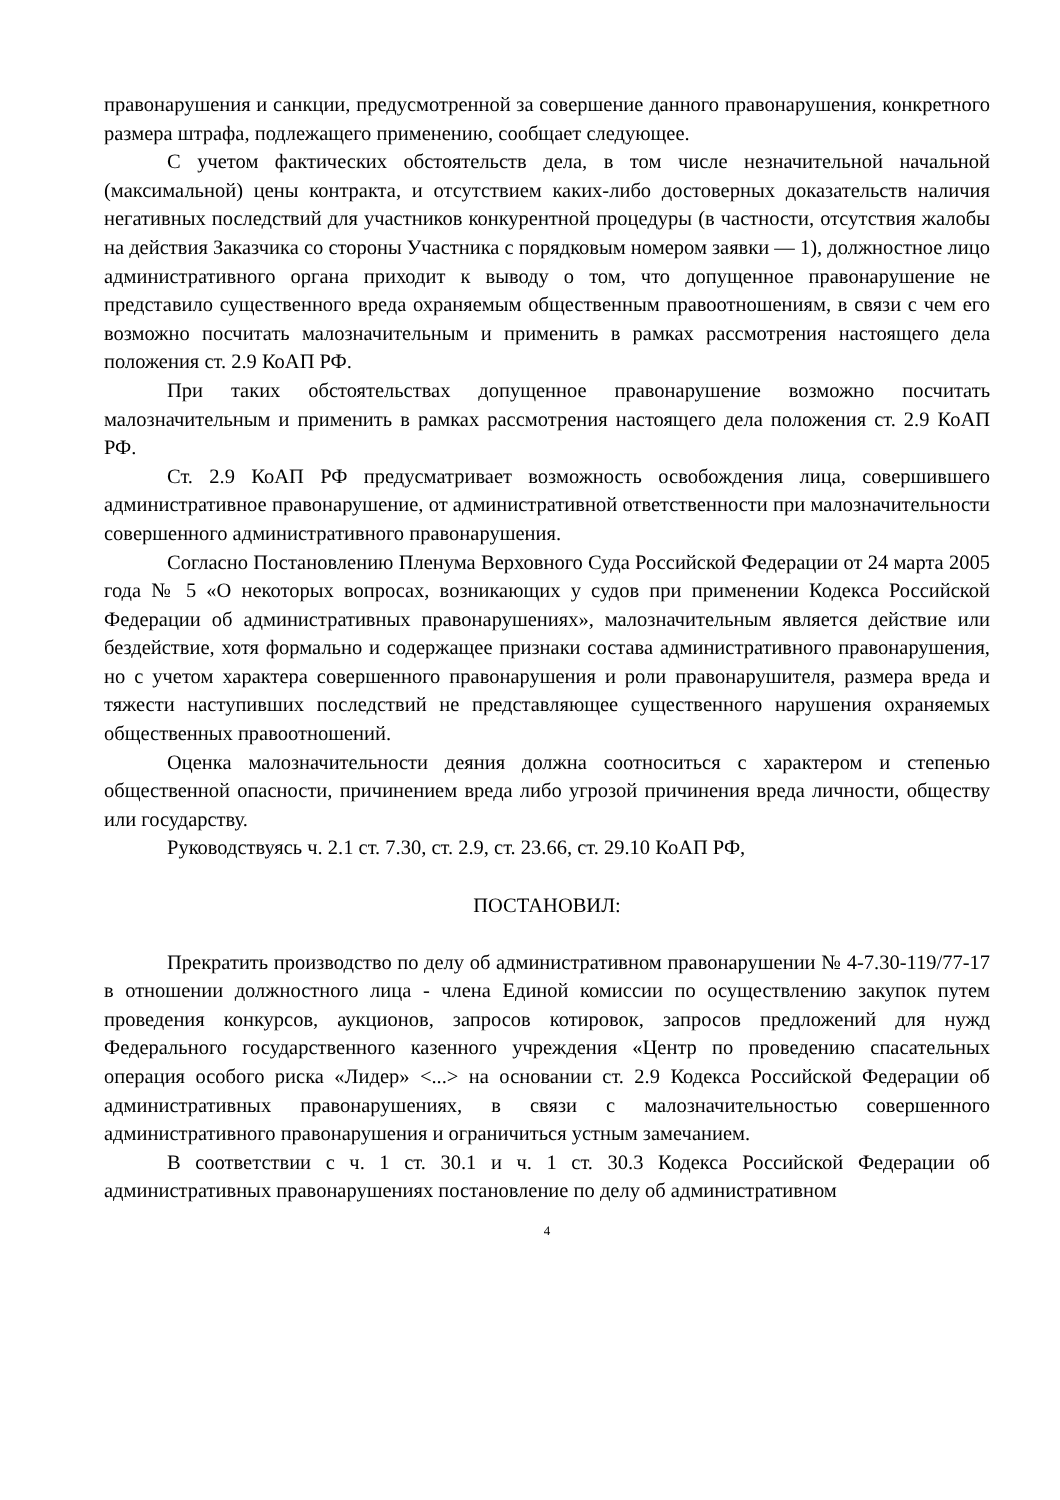правонарушения и санкции, предусмотренной за совершение данного правонарушения, конкретного размера штрафа, подлежащего применению, сообщает следующее.
С учетом фактических обстоятельств дела, в том числе незначительной начальной (максимальной) цены контракта, и отсутствием каких-либо достоверных доказательств наличия негативных последствий для участников конкурентной процедуры (в частности, отсутствия жалобы на действия Заказчика со стороны Участника с порядковым номером заявки — 1), должностное лицо административного органа приходит к выводу о том, что допущенное правонарушение не представило существенного вреда охраняемым общественным правоотношениям, в связи с чем его возможно посчитать малозначительным и применить в рамках рассмотрения настоящего дела положения ст. 2.9 КоАП РФ.
При таких обстоятельствах допущенное правонарушение возможно посчитать малозначительным и применить в рамках рассмотрения настоящего дела положения ст. 2.9 КоАП РФ.
Ст. 2.9 КоАП РФ предусматривает возможность освобождения лица, совершившего административное правонарушение, от административной ответственности при малозначительности совершенного административного правонарушения.
Согласно Постановлению Пленума Верховного Суда Российской Федерации от 24 марта 2005 года № 5 «О некоторых вопросах, возникающих у судов при применении Кодекса Российской Федерации об административных правонарушениях», малозначительным является действие или бездействие, хотя формально и содержащее признаки состава административного правонарушения, но с учетом характера совершенного правонарушения и роли правонарушителя, размера вреда и тяжести наступивших последствий не представляющее существенного нарушения охраняемых общественных правоотношений.
Оценка малозначительности деяния должна соотноситься с характером и степенью общественной опасности, причинением вреда либо угрозой причинения вреда личности, обществу или государству.
Руководствуясь ч. 2.1 ст. 7.30, ст. 2.9, ст. 23.66, ст. 29.10 КоАП РФ,
ПОСТАНОВИЛ:
Прекратить производство по делу об административном правонарушении № 4-7.30-119/77-17 в отношении должностного лица - члена Единой комиссии по осуществлению закупок путем проведения конкурсов, аукционов, запросов котировок, запросов предложений для нужд Федерального государственного казенного учреждения «Центр по проведению спасательных операция особого риска «Лидер» <...> на основании ст. 2.9 Кодекса Российской Федерации об административных правонарушениях, в связи с малозначительностью совершенного административного правонарушения и ограничиться устным замечанием.
В соответствии с ч. 1 ст. 30.1 и ч. 1 ст. 30.3 Кодекса Российской Федерации об административных правонарушениях постановление по делу об административном
4